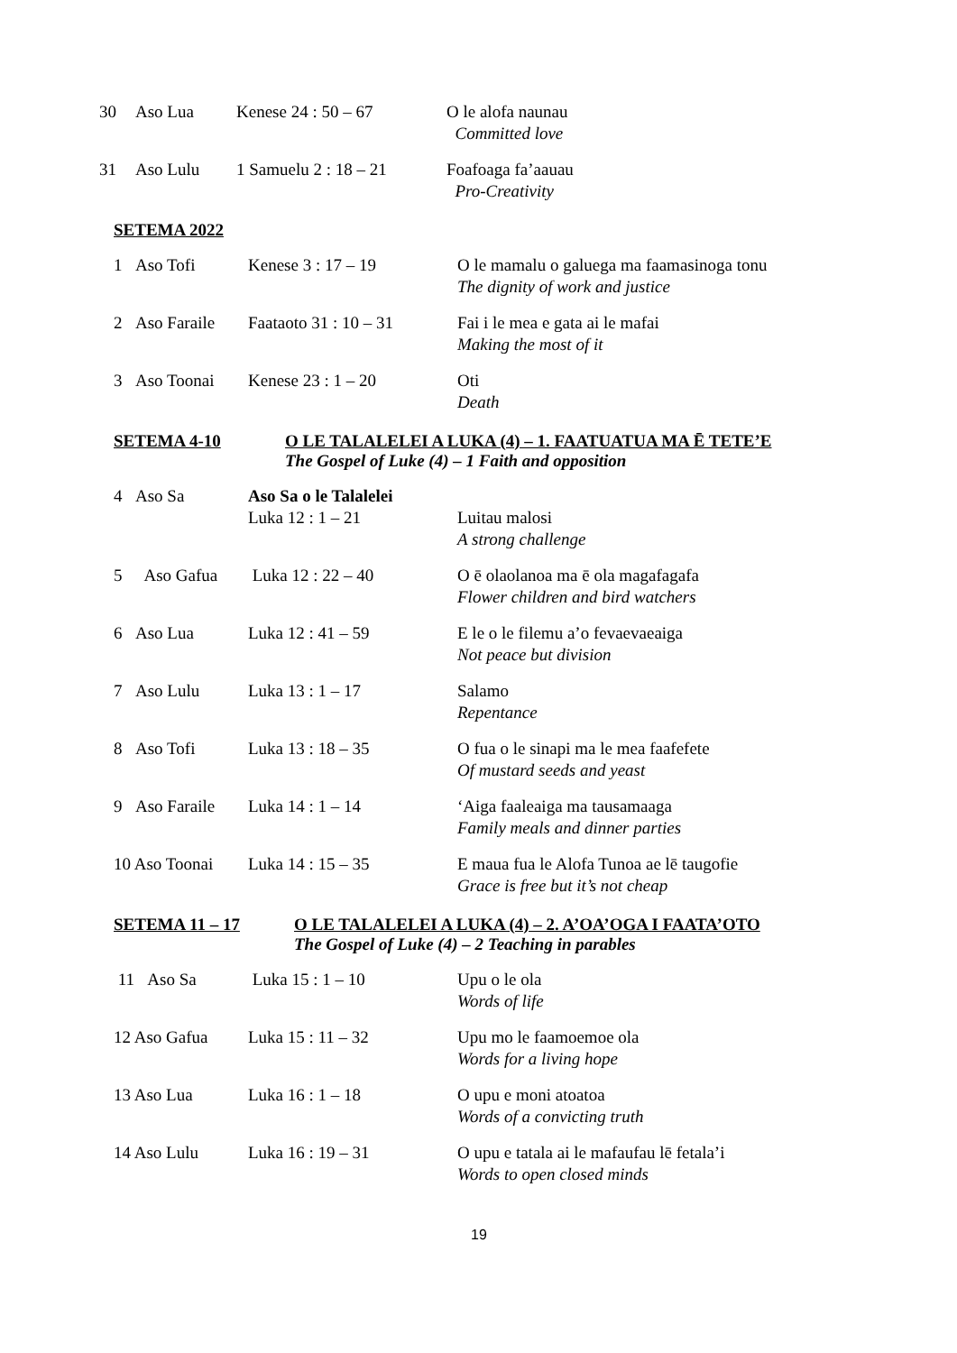| 30 | Aso Lua | Kenese 24 : 50 – 67 | O le alofa naunau Committed love |
| 31 | Aso Lulu | 1 Samuelu 2 : 18 – 21 | Foafoaga fa’aauau Pro-Creativity |
SETEMA 2022
| 1 | Aso Tofi | Kenese 3 : 17 – 19 | O le mamalu o galuega ma faamasinoga tonu The dignity of work and justice |
| 2 | Aso Faraile | Faataoto 31 : 10 – 31 | Fai i le mea e gata ai le mafai Making the most of it |
| 3 | Aso Toonai | Kenese 23 : 1 – 20 | Oti Death |
SETEMA 4-10 O LE TALALELEI A LUKA (4) – 1. FAATUATUA MA Ē TETE’E
The Gospel of Luke (4) – 1 Faith and opposition
| 4 | Aso Sa | Aso Sa o le Talalelei Luka 12 : 1 – 21 | Luitau malosi A strong challenge |
| 5 | Aso Gafua | Luka 12 : 22 – 40 | O ē olaolanoa ma ē ola magafagafa Flower children and bird watchers |
| 6 | Aso Lua | Luka 12 : 41 – 59 | E le o le filemu a’o fevaevaeaiga Not peace but division |
| 7 | Aso Lulu | Luka 13 : 1 – 17 | Salamo Repentance |
| 8 | Aso Tofi | Luka 13 : 18 – 35 | O fua o le sinapi ma le mea faafefete Of mustard seeds and yeast |
| 9 | Aso Faraile | Luka 14 : 1 – 14 | ‘Aiga faaleaiga ma tausamaaga Family meals and dinner parties |
| 10 Aso Toonai | | Luka 14 : 15 – 35 | E maua fua le Alofa Tunoa ae lē taugofie Grace is free but it’s not cheap |
SETEMA 11 – 17 O LE TALALELEI A LUKA (4) – 2. A’OA’OGA I FAATA’OTO
The Gospel of Luke (4) – 2 Teaching in parables
| 11 Aso Sa | Luka 15 : 1 – 10 | Upu o le ola Words of life |
| 12 Aso Gafua | Luka 15 : 11 – 32 | Upu mo le faamoemoe ola Words for a living hope |
| 13 Aso Lua | Luka 16 : 1 – 18 | O upu e moni atoatoa Words of a convicting truth |
| 14 Aso Lulu | Luka 16 : 19 – 31 | O upu e tatala ai le mafaufau lē fetala’i Words to open closed minds |
19